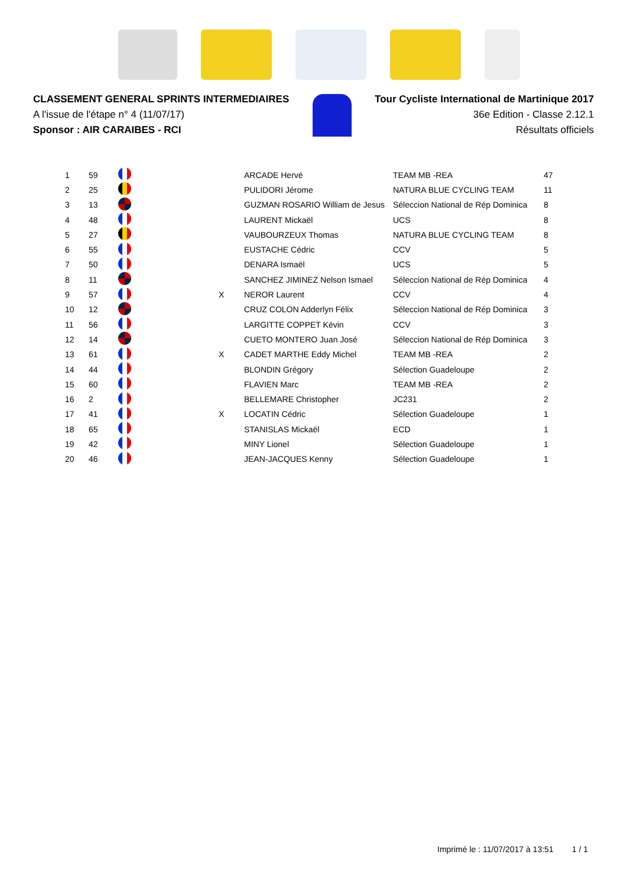CLASSEMENT GENERAL SPRINTS INTERMEDIAIRES
A l'issue de l'étape n° 4 (11/07/17)
Sponsor : AIR CARAIBES - RCI
Tour Cycliste International de Martinique 2017
36e Edition - Classe 2.12.1
Résultats officiels
| 1 | 59 | | | ARCADE Hervé | TEAM MB -REA | 47 |
| 2 | 25 | | | PULIDORI Jérome | NATURA BLUE CYCLING TEAM | 11 |
| 3 | 13 | | | GUZMAN ROSARIO William de Jesus | Séleccion National de Rép Dominica | 8 |
| 4 | 48 | | | LAURENT Mickaël | UCS | 8 |
| 5 | 27 | | | VAUBOURZEUX Thomas | NATURA BLUE CYCLING TEAM | 8 |
| 6 | 55 | | | EUSTACHE Cédric | CCV | 5 |
| 7 | 50 | | | DENARA Ismaël | UCS | 5 |
| 8 | 11 | | | SANCHEZ JIMINEZ Nelson Ismael | Séleccion National de Rép Dominica | 4 |
| 9 | 57 | | X | NEROR Laurent | CCV | 4 |
| 10 | 12 | | | CRUZ COLON Adderlyn Félix | Séleccion National de Rép Dominica | 3 |
| 11 | 56 | | | LARGITTE COPPET Kévin | CCV | 3 |
| 12 | 14 | | | CUETO MONTERO Juan José | Séleccion National de Rép Dominica | 3 |
| 13 | 61 | | X | CADET MARTHE Eddy Michel | TEAM MB -REA | 2 |
| 14 | 44 | | | BLONDIN Grégory | Sélection Guadeloupe | 2 |
| 15 | 60 | | | FLAVIEN Marc | TEAM MB -REA | 2 |
| 16 | 2 | | | BELLEMARE Christopher | JC231 | 2 |
| 17 | 41 | | X | LOCATIN Cédric | Sélection Guadeloupe | 1 |
| 18 | 65 | | | STANISLAS Mickaël | ECD | 1 |
| 19 | 42 | | | MINY Lionel | Sélection Guadeloupe | 1 |
| 20 | 46 | | | JEAN-JACQUES Kenny | Sélection Guadeloupe | 1 |
Imprimé le : 11/07/2017 à 13:51 1 / 1